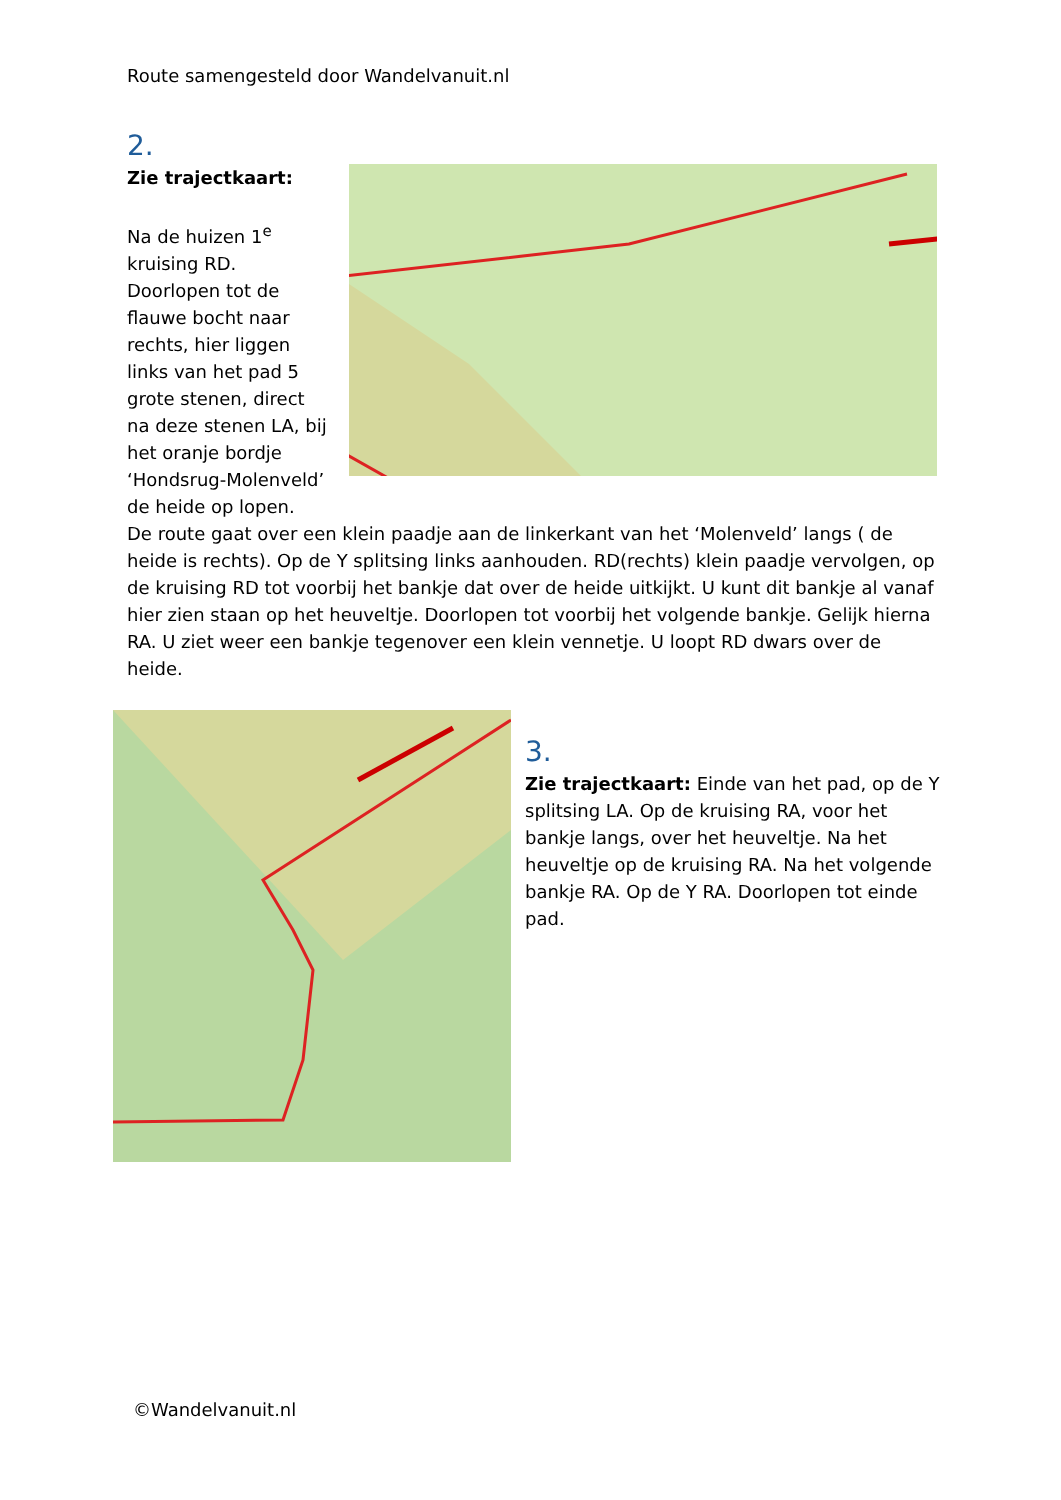Route samengesteld door Wandelvanuit.nl
2.
Zie trajectkaart:
Na de huizen 1<sup>e</sup> kruising RD. Doorlopen tot de flauwe bocht naar rechts, hier liggen links van het pad 5 grote stenen, direct na deze stenen LA, bij het oranje bordje ‘Hondsrug-Molenveld’ de heide op lopen.
De route gaat over een klein paadje aan de linkerkant van het ‘Molenveld’ langs ( de heide is rechts). Op de Y splitsing links aanhouden. RD(rechts) klein paadje vervolgen, op de kruising RD tot voorbij het bankje dat over de heide uitkijkt. U kunt dit bankje al vanaf hier zien staan op het heuveltje. Doorlopen tot voorbij het volgende bankje. Gelijk hierna RA. U ziet weer een bankje tegenover een klein vennetje. U loopt RD dwars over de heide.
3.
Zie trajectkaart: Einde van het pad, op de Y splitsing LA. Op de kruising RA, voor het bankje langs, over het heuveltje. Na het heuveltje op de kruising RA. Na het volgende bankje RA. Op de Y RA. Doorlopen tot einde pad.
©Wandelvanuit.nl